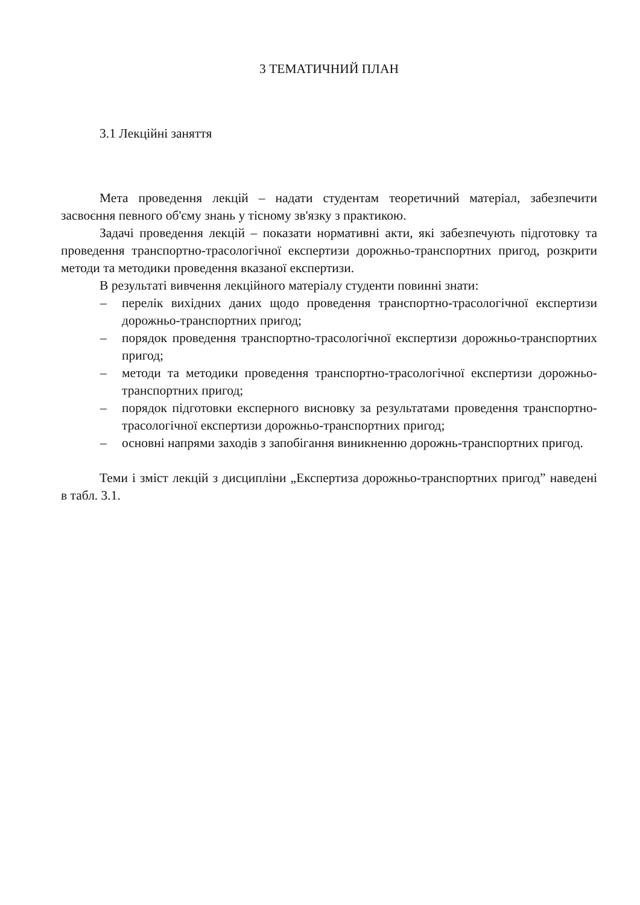3 ТЕМАТИЧНИЙ ПЛАН
3.1 Лекційні заняття
Мета проведення лекцій – надати студентам теоретичний матеріал, забезпечити засвоєння певного об'єму знань у тісному зв'язку з практикою.
Задачі проведення лекцій – показати нормативні акти, які забезпечують підготовку та проведення транспортно-трасологічної експертизи дорожньо-транспортних пригод, розкрити методи та методики проведення вказаної експертизи.
В результаті вивчення лекційного матеріалу студенти повинні знати:
– перелік вихідних даних щодо проведення транспортно-трасологічної експертизи дорожньо-транспортних пригод;
– порядок проведення транспортно-трасологічної експертизи дорожньо-транспортних пригод;
– методи та методики проведення транспортно-трасологічної експертизи дорожньо-транспортних пригод;
– порядок підготовки експерного висновку за результатами проведення транспортно-трасологічної експертизи дорожньо-транспортних пригод;
– основні напрями заходів з запобігання виникненню дорожнь-транспортних пригод.
Теми і зміст лекцій з дисципліни „Експертиза дорожньо-транспортних пригод” наведені в табл. 3.1.